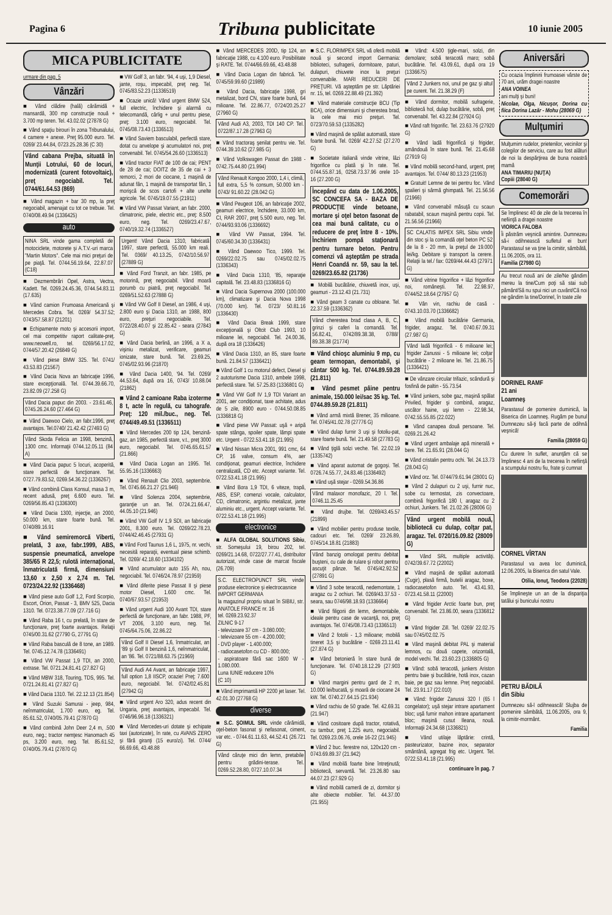Pagina 6 Tribuna publicitate 10 iunie 2005
MICA PUBLICITATE
urmare din pag. 5
Vânzări
■ Vând clădire (hală) cărămidă + mansardă, 300 mp construcţie nouă + 3.700 mp teren. Tel. 43.02.02 (27878 G)
■ Vând spaţiu birouri în zona Tribunalului, 4 camere + anexe. Preţ 95.000 euro. Tel. 0269/ 23.44.84, 0723.25.28.36 (C 30)
Vând cabana Prejba, situată în Munţii Lotrului, 60 de locuri, modernizată (curent fotovoltaic), preţ negociabil. Tel. 0744/61.64.53 (869)
■ Vând magazin + bar 30 mp, la preţ negociabil, amenajat cu tot ce trebuie. Tel. 0740/08.49.94 (1336425)
auto
NINA SRL vinde gama completă de motociclete, motorete şi A.T.V.-uri marca "Martin Motors". Cele mai mici preţuri de pe piaţă. Tel. 0744.56.19.64, 22.87.07 (C18)
■ Dezmembrări Opel, Astra, Vectra, Kadett. Tel. 0269.24.45.36, 0744.54.83.11 (17.635)
■ Vând camion Frumoasa Americană şi Mercedes Cobra. Tel. 0269/ 54.37.52; 0743/57.58.87 (21201)
■ Echipamente moto şi accesorii import, cel mai competitiv raport calitate-preţ. www.neowell.ro, tel. 0269/56.17.02, 0744/57.20.42 (26849 G)
■ Vând piese BMW 325. Tel. 0741/ 43.53.83 (21567)
■ Vând Dacia Nova an fabricaţie 1996, stare excepţională. Tel. 0744.39.66.70, 23.82.09 (27.258 G)
Vând Dacia papuc din 2003. - 23.61.46, 0745.26.24.60 (27.464 G)
■ Vând Daewoo Cielo, an fabr.1996, preţ avantajos. Tel.0740/ 21.42.42 (27493 G)
Vând Skoda Felicia an 1998, benzină, 1300 cmc. Informaţii 0744.12.05.11 (84 A)
■ Vând Dacia papuc 5 locuri, acoperită, stare perfectă de funcţionare. Tel. 0727.79.83.52, 0269.54.36.22 (1336267)
■ Vând combină Class Konsul, masa 3 m, recent adusă, preţ 6.600 euro. Tel. 0269/56.85.43 (1336300)
■ Vând Dacia 1300, injecţie, an 2000, 50.000 km, stare foarte bună. Tel. 0740/89.16.91
■ Vând semiremorcă Viberti, prelată, 3 axe, fabr.1999, ABS, suspensie pneumatică, anvelope 385/65 R 22,5; rulotă internaţional, înmatriculată firmă, dimensiuni 13,60 x 2,50 x 2,74 m. Tel. 0723/24.22.92 (1336468)
■ Vând piese auto Golf 1,2, Ford Scorpio, Escort, Orion, Passat - 3, BMV 525, Dacia 1310. Tel. 0723.38.77.09 (27.716 G)
■ Vând Raba 16 t, cu prelată, în stare de funcţionare, preţ foarte avantajos. Relaţii 0745/00.31.62 (27790 G, 27791 G)
■ Vând Raba basculă de 8 tone, an 1989. Tel. 0745.12.74.78 (1336491)
■ Vând VW Passat 1,9 TDI, an 2000, extrase. Tel. 0721.24.81.41 (27.827 G)
■ Vând MBW 318, Touring, TDS, 995. Tel. 0721.24.81.41 (27.827 G)
■ Vând Dacia 1310. Tel. 22.12.13 (21.854)
■ Vând Suzuki Samurai - jeep, 984, neînmatriculat, 1.700 euro, eg. Tel. 85.61.52, 0740/05.79.41 (27870 G)
■ Vând combină John Deer 2,4 m, .500 euro, neg.; tractor nemţesc Hanomach 45 ps, 3.200 euro, neg. Tel. 85.61.52, 0740/05.79.41 (27870 G)
■ VW Golf 3, an fabr. '94, 4 uşi, 1,9 Diesel, jante, roşu, impecabil, preţ neg. Tel. 0745/83.52.23 (11336519)
■ Ocazie unică! Vând urgent BMW 524, full electric, închidere şi alarmă cu telecomandă, cârlig + unul pentru piese, preţ: 3.100 euro, negociabil. Tel. 0745/08.73.43 (1336513)
■ Vând Saviem basculabil, perfectă stare, dotat cu anvelope şi acumulatori noi, preţ convenabil. Tel. 0745/54.26.60 (1336513)
■ Vând tractor FIAT de 100 de cai; PENT de 28 de cai; DOITZ de 35 de cai + 3 remorci, 2 mori de ciocane, 1 maşină de adunat fân, 1 maşină de transportat fân, 1 morişcă de scos cartofi + alte unelte agricole. Tel. 0745/19.07.55 (21911)
■ Vând VW Passat Variant, an fabr. 2000, climatronic, piele, electric etc., preţ: 8.500 euro, neg. Tel. 0269/23.47.67, 0740/19.32.74 (1336527)
Urgent! Vând Dacia 1310, fabricată 1997, stare perfectă, 55.000 km reali. Tel. 0369/ 40.13.25, 0742/10.56.97 (27889 G)
■ Vând Ford Tranzit, an fabr. 1985, pe motorină, preţ negociabil. Vând moară porumb cu piatră, preţ negociabil. Tel. 0269/51.52.63 (27888 G)
■ Vând VW Golf II Diesel, an 1986, 4 uşi, 2.800 euro şi Dacia 1310, an 1988, 800 euro, preţuri negociabile. Tel. 0722/28.40.07 şi 22.85.42 - seara (27843 G)
■ Vând Dacia berlină, an 1996, a X a, vişiniu metalizat, verificare, geamuri ionizate, stare bună. Tel. 23.69.25, 0745/02.93.96 (21870)
■ Vând Dacia 1400, '94. Tel. 0269/ 44.53.64, după ora 16, 0743/ 10.88.04 (21862)
■ Vând 2 camioane Raba izoterme 8 t, acte în regulă, cu tahografe. Preţ: 120 mil./buc., neg. Tel. 0744/49.49.51 (1336511)
■ Vând Mercedes 200 tip 124, benzină-gaz, an 1985, perfectă stare, v.t., preţ 3000 euro, negociabil. Tel. 0745.65.61.57 (21.866)
■ Vând Dacia Logan an 1995. Tel. 55.95.16 (1336663)
■ Vând Renault Clio 2003, septembrie. Tel. 0745.66.21.27 (21.946)
■ Vând Solenza 2004, septembrie, garanţie un an. Tel. 0724.21.66.47, 44.05.10 (21.946)
■ Vând VW Golf IV 1,9 SDI, an fabricaţie 2001, 8.300 euro. Tel. 0269/22.78.23, 0744/42.46.45 (27931 G)
■ Vând Ford Taunus 1,6 L, 1975, nr. vechi, necesită reparaţii, eventual piese schimb. Tel. 0269/ 42.18.60 (1334102)
■ Vând acumulator auto 155 Ah, nou, negociabil. Tel. 0746/24.78.97 (21959)
■ Vând diferite piese Passat II şi piese motor Diesel, 1.600 cmc. Tel. 0740/67.93.57 (21953)
■ Vând urgent Audi 100 Avant TDI, stare perfectă de funcţionare, an fabr. 1988, PF, VT 2006, 3.100 euro, neg. Tel. 0745/64.75.06, 22.86.22
Vând Golf II Diesel 1,6, înmatriculat, an '89 şi Golf II benzină 1,6, neînmatriculat, an '86. Tel. 0721/88.63.75 (21969)
Vând Audi A4 Avant, an fabricaţie 1997, full option 1,8 IISCP, ocazie! Preţ: 7.600 euro, negociabil. Tel. 0742/02.45.81 (27942 G)
■ Vând urgent Aro 320, adus recent din Ungaria, preţ avantajos, impecabil. Tel. 0746/96.96.18 (1336321)
■ Vând Mercedes-uri dotate şi echipate taxi (autorizate), în rate, cu AVANS ZERO şi fără giranţi (15 euro/zi). Tel. 0744/ 66.69.66, 43.48.88
■ Vând MERCEDES 200D, tip 124, an fabricaţie 1988, cu 4.100 euro. Posibilitate şi RATE. Tel. 0744/66.69.66, 43.48.88
■ Vând Dacia Logan din fabrică. Tel. 0745/59.99.60 (21989)
■ Vând Dacia, fabricaţie 1998, gri metalizat, bord CN, stare foarte bună, 64 milioane. Tel. 22.86.77, 0724/20.25.27 (27960 G)
Vând Audi A3, 2003, TDI 140 CP. Tel. 0722/87.17.28 (27963 G)
■ Vând tractoraş şenilat pentru vie. Tel. 0744.39.10.62 (27.985 G)
■ Vând Volkswagen Passat din 1988 - 0742.75.44.80 (21.994)
Vând Renault Kongoo 2000, 1,4 i, climă, full extra, 5,5 % consum, 50.000 km - 0743/ 91.60.22 (28.042 G)
■ Vând Peugeot 106, an fabricaţie 2002, geamuri electrice, închidere, 33.000 km, CI, RAR 2007, preţ 5.500 euro, neg. Tel. 0744/93.93.06 (1336692)
■ Vând VW Passat, 1994. Tel. 0745/60.34.30 (1336431)
■ Vând Daewoo Tico, 1999. Tel. 0269/22.02.75 sau 0745/02.02.75 (1336343)
■ Vând Dacia 1310, '85, reparaţie capitală. Tel. 23.48.83 (1336816 G)
■ Vând Dacia Supernova 2000 (100.000 km), climatizare şi Dacia Nova 1998 (70.000 km). Tel. 0723/ 50.81.16 (1336430)
■ Vând Dacia Break 1999, stare excepţională şi Oltcit Club 1993, 10 milioane lei, negociabil. Tel. 24.00.36, după ora 18 (1336426)
■ Vând Dacia 1310, an 85, stare foarte bună. 21.84.57 (1336421)
■ Vând Golf 1 cu motorul defect, Diesel şi 2 autoturisme Dacia 1310, ambele 1998, perfectă stare. Tel. 57.25.83 (1336801 G)
■ Vând VW Golf IV 1,9 TDI Variant an 2001, aer condiţionat, taxe achitate, adus de 5 zile, 8900 euro - 0744.50.08.85 (1336818 G)
■ Vând piese VW Passat: uşă + aripă spate stânga, spoiler spate, lămpi spate etc. Urgent - 0722.53.41.18 (21.995)
■ Vând Nissan Micra 2001, 991 cmc, 64 CP, 16 valve, consum 4%, aer condiţionat, geamuri electrice, închidere centralizată, CD etc. Accept variante. Tel. 0722.53.41.18 (21.995)
■ Vând Bora 1,9 TDI, 6 viteze, trapă, ABS, ESP, comenzi vocale, calculator, CD, climatronic, argintiu metalizat, jante aluminiu etc., urgent. Accept variante. Tel. 0722.53.41.18 (21.995)
electronice
■ ALFA GLOBAL SOLUTIONS Sibiu, str. Someşului 19, birou 202, tel. 0269/21.14.68, 0722/27.77.41, distribuitor autorizat, vinde case de marcat fiscale (26.709)
S.C. ELECTROPUNCT SRL vinde produse electronice şi electrocasnice
IMPORT GERMANIA
la magazinul propriu situat în SIBIU, str. ANATOLE FRANCE nr. 16
tel. 0269.23.92.37
ZILNIC 9-17
- televizoare 37 cm - 3.080.000;
- televizoare 55 cm - 4.200.000;
- DVD player - 1.400.000;
- radiocasetofon cu CD - 800.000;
- aspiratoare fără sac 1600 W - 1.080.000.
Luna IUNIE reducere 10%
(C 10)
■ Vând imprimantă HP 2200 jet laser. Tel. 42.01.30 (27768 G)
diverse
■ S.C. ŞOIMUL SRL vinde cărămidă, oţel-beton fasonat şi nefasonat, ciment, var etc. - 0744.61.11.63, 44.52.41 (26.721 G)
Vând căruţe mici din lemn, pretabile pentru grădini-terase. Tel. 0269.52.28.80, 0727.10.07.34
■ S.C. FLORIMPEX SRL vă oferă mobilă nouă şi second import Germania: biblioteci, sufragerii, dormitoare, paturi, dulapuri, chiuvete inox la preţuri convenabile. MARI REDUCERI DE PREŢURI. Vă aşteptăm pe str. Lăptăriei nr. 15, tel. 0269.22.88.49 (21.392)
■ Vând materiale construcţie BCU (Tip BCA), orice dimensiuni şi cherestea brad, la cele mai mici preţuri. Tel. 0723/70.59.53 (1335282)
■ Vând maşină de spălat automată, stare foarte bună. Tel. 0269/ 42.27.52 (27.270 G)
■ Societate italiană vinde vitrine, lăzi frigorifice cu plată şi în rate. Tel. 0744.55.87.16, 0258.73.37.96 orele 10-16 (27.200 G)
Începând cu data de 1.06.2005, SC CONCEFA SA - BAZA DE PRODUCŢIE vinde betoane, mortare şi oţel beton fasonat de cea mai bună calitate, cu o reducere de preţ între 8 - 10%. Închiriem pompă staţionară pentru turnare beton. Pentru comenzi vă aşteptăm pe strada Henri Coandă nr. 59, sau la tel. 0269/23.65.82 (21736)
■ Mobilă bucătărie, chiuvetă inox, uşi, geamuri - 23.12.43 (21.731)
■ Vând geam 3 canate cu obloane. Tel. 22.37.59 (1336362)
Vând cherestea brad clasa A, B, C, grinzi şi caferi la comandă. Tel. 56.82.41, 0742/89.38.38, 0788/ 89.38.38 (21774)
■ Vând chioşc aluminiu 9 mp, cu geam termopan, demontabil, şi cântar 500 kg. Tel. 0744.89.59.28 (21.811)
■ Vând pesmet pâine pentru animale, 150.000 lei/sac 35 kg. Tel. 0744.89.59.28 (21.811)
■ Vând armă mixtă Brener, 35 milioane. Tel. 0745/41.02.78 (27776 G)
■ Vând dulap furnir 3 uşi şi fotoliu-pat, stare foarte bună. Tel. 21.49.58 (27783 G)
■ Vând ţiglă solzi veche. Tel. 22.02.19 (1335742)
■ Vând aparat automat de gogoşi. Tel. 0726.74.55.77, 24.83.46 (1336492)
■ Vând uşă stejar - 0269.54.36.86
Vând malaxor monofazic, 20 l. Tel. 0746.11.25.45
■ Vând drujbe. Tel. 0269/43.45.57 (21899)
■ Vând mobilier pentru produse textile, cadouri etc. Tel. 0269/ 23.26.89, 0745/14.18.81 (21883)
Vând banzig omologat pentru debitat buşteni, cu cale de rulare şi robot pentru ascuţit pânze. Tel. 0745/42.92.52 (27891 G)
■ Vând 3 sobe teracotă, nedemontate, 1 aragaz cu 2 ochiuri. Tel. 0269/43.37.53 - seara, sau 0746/98.18.93 (1336664)
■ Vând filigorii din lemn, demontabile, ideale pentru case de vacanţă, noi, preţ avantajos. Tel. 0745/08.73.43 (1336513)
■ Vând 2 fotolii - 1,3 milioane; mobilă tineret 3,5 şi bucătărie - 0269.23.11.41 (27.874 G)
■ Vând betonieră în stare bună de funcţionare. Tel. 0740.18.12.29 (27.903 G)
■ Vând margini pentru gard de 2 m, 10.000 lei/bucată, şi moară de ciocane 24 kW. Tel. 0740.27.64.15 (21.934)
■ Vând rachiu de 50 grade. Tel. 42.69.31 (21.947)
■ Vând cositoare după tractor, rotativă, cu tambur, preţ 1.225 euro, negociabil. Tel. 0269.23.06.76, orele 16-22 (21.945)
■ Vând 2 buc. ferestre noi, 120x120 cm - 0743.69.89.37 (21.942)
■ Vând mobilă foarte bine întreţinută; bibliotecă, servantă. Tel. 23.26.80 sau 44.07.23 (27.929 G)
■ Vând mobilă cameră de zi, dormitor şi alte obiecte mobilier. Tel. 44.37.00 (21.955)
■ Vând: 4.500 ţigle-mari, solzi, din demolare; sobă teracotă maro; sobă bucătărie. Tel. 43.09.61, după ora 19 (1336675)
Vând 2 Junkers noi, unul pe gaz şi altul pe curent. Tel. 21.38.29 (F)
■ Vând dormitor, mobilă sufragerie, bibliotecă hol, dulap bucătărie, sobă, preţ convenabil. Tel. 43.22.84 (27924 G)
■ Vând raft frigorific. Tel. 23.63.76 (27920 G)
■ Vând ladă frigorifică şi frigider, amândouă în stare bună. Tel. 21.45.68 (27919 G)
■ Vând mobilă second-hand, urgent, preţ avantajos. Tel. 0744/ 80.13.23 (21953)
■ Gratuit! Lemne de tei pentru foc. Vând şpalieri şi sârmă ghimpată. Tel. 21.56.56 (21966)
■ Vând convenabil măsuţă cu scaun rabatabil, scaun maşină pentru copii. Tel. 21.56.56 (21966)
SC CALATIS IMPEX SRL Sibiu vinde din stoc şi la comandă oţel beton PC 52 de la 8 - 20 mm, la preţul de 19.000 lei/kg. Debitare şi transport la cerere. Relaţii la tel./ fax: 0269/44.44.43 (27971 G)
■ Vând vitrine frigorifice + lăzi frigorifice noi, româneşti. Tel. 22.98.97, 0744/52.18.64 (27957 G)
■ Vân vin, rachiu de casă - 0743.10.03.70 (1336682)
■ Vând mobilă bucătărie Germania, frigider, aragaz. Tel. 0740.67.09.31 (27.987 G)
Vând ladă frigorifică - 6 milioane lei; frigider Zanussi - 5 milioane lei; colţar bucătărie - 2 milioane lei. Tel. 21.86.75 (1336421)
■ De vânzare circular trifazic, scândură şi fosfină de paltin - 55.73.54
■ Vând junkers, sobe gaz, maşină spălat Priviled, frigider şi combină, aragaz, uscător haine, uşi lemn - 22.98.34, 0742.55.55.85 (22.022)
■ Vând canapea două persoane. Tel. 0269.21.26.42
■ Vând urgent ambalaje apă minerală + bere. Tel. 21.65.91 (28.044 G)
■ Vând cristalin pentru ochi. Tel. 24.13.73 (28.043 G)
■ Vând orz. Tel. 0744/79.61.94 (28001 G)
■ Vând 2 dulapuri cu 2 uşi, furnir nuc, sobe cu termostat, zis convectoare, combină frigorifică 180 l, aragaz cu 2 ochiuri, Junkers. Tel. 21.02.26 (28006 G)
Vând urgent mobilă nouă, bibliotecă cu dulap, colţar pat, aragaz. Tel. 0720/16.09.82 (28009 G)
■ Vând SRL multiple activităţi. 0742/39.67.72 (22002)
■ Vând maşină de spălat automată (Cugir), plasă firmă, butelii aragaz, boxe, radiocasetofon auto. Tel. 43.41.93, 0723.41.58.11 (22000)
■ Vând frigider Arctic foarte bun, preţ convenabil. Tel. 23.86.00, seara (1336812 G)
■ Vând frigider Zill. Tel. 0269/ 22.02.75 sau 0745/02.02.75
■ Vând maşină debitat PAL şi material lemnos, cu două capete, orizontală, model vechi. Tel. 23.60.23 (1336805 G)
■ Vând: sobă teracotă, junkers Ariston pentru baie şi bucătărie, hotă inox, cazan baie, pe gaz sau lemne. Preţ negociabil. Tel. 23.91.17 (22.010)
■ Vând: frigider Zanussi 320 l (65 l congelator); uşă stejar intrare apartament bloc; uşă furnir mahon intrare apartament bloc; maşină cusut Ileana, nouă. Informaţii 24.34.68 (1336821)
■ Vând utilaje lăptărie: crintă, pasteurizator, bazine inox, separator smântână, agregat frig etc. Urgent. Tel. 0722.53.41.18 (21.995)
continuare în pag. 7
Aniversări
Cu ocazia împlinirii frumoasei vârste de 70 ani, urăm dragei noastre
ANA VOINEA
ani mulţi şi buni!
Nicolae, Olga, Nicuşor, Dorina cu fiica Dorina Lazăr - Mohu (28069 G)
Mulţumiri
Mulţumim rudelor, prietenilor, vecinilor şi colegilor de serviciu, care au fost alături de noi la despărţirea de buna noastră mamă
ANA TIMARIU (NUŢA)
Copiii (28040 G)
Comemorări
Se împlinesc 40 de zile de la trecerea în nefiinţă a dragei noastre
VIORICA FALOBA
Îi păstrăm veşnică amintire. Dumnezeu să-i odihnească sufletul ei bun! Parastasul se va ţine la cimitir, sâmbătă, 11.06.2005, ora 11.
Familia (27980 G)
Au trecut nouă ani de zile/Ne gândim mereu la tine/Cum poţi să stai sub pământ/Să nu spui nici un cuvânt/Că noi ne gândim la tine/Dorinel, în toate zile
DORINEL RAMF
21 ani
Loamneş
Parastasul de pomenire duminică, la Biserica din Loamneş. Rugăm pe bunul Dumnezeu să-ţi facă parte de odihnă veşnică!
Familia (28059 G)
Cu durere în suflet, anunţăm că se împlinesc 4 ani de la trecerea în nefiinţă a scumpului nostru fiu, frate şi cumnat
CORNEL VÎRTAN
Parastasul va avea loc duminică, 12.06.2005, la Biserica din satul Vale.
Otilia, Ionuţ, Teodora (22028)
Se împlineşte un an de la dispariţia tatălui şi bunicului nostru
PETRU BĂDILĂ
din Sibiu
Dumnezeu să-l odihnească! Slujba de pomenire sâmbătă, 11.06.2005, ora 9, la cimitir-mormânt.
Familia